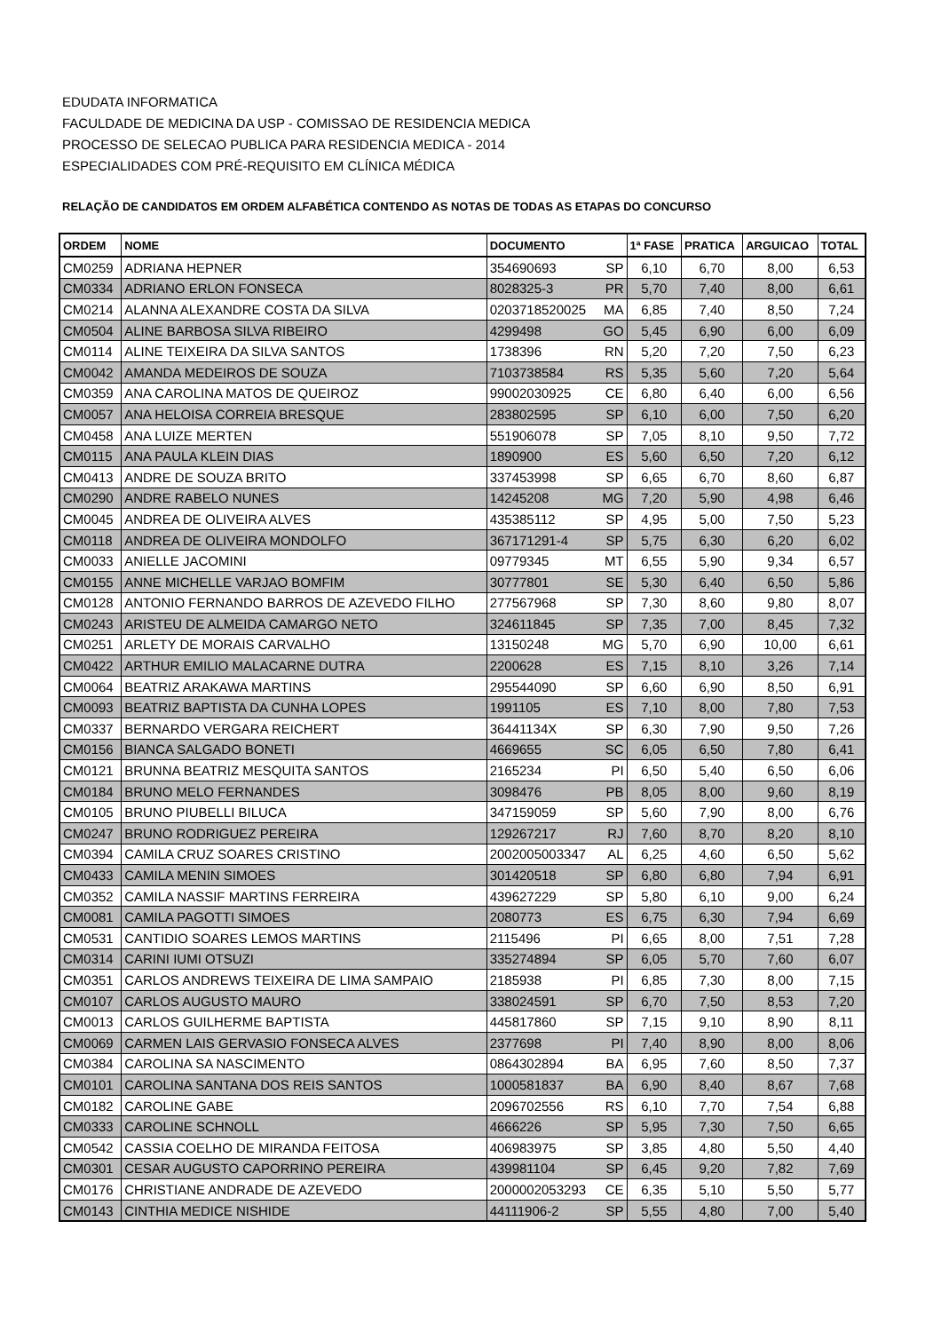EDUDATA INFORMATICA
FACULDADE DE MEDICINA DA USP - COMISSAO DE RESIDENCIA MEDICA
PROCESSO DE SELECAO PUBLICA PARA RESIDENCIA MEDICA - 2014
ESPECIALIDADES COM PRÉ-REQUISITO EM CLÍNICA MÉDICA
RELAÇÃO DE CANDIDATOS EM ORDEM ALFABÉTICA CONTENDO AS NOTAS DE TODAS AS ETAPAS DO CONCURSO
| ORDEM | NOME | DOCUMENTO | | 1ª FASE | PRATICA | ARGUICAO | TOTAL |
| --- | --- | --- | --- | --- | --- | --- | --- |
| CM0259 | ADRIANA HEPNER | 354690693 | SP | 6,10 | 6,70 | 8,00 | 6,53 |
| CM0334 | ADRIANO ERLON FONSECA | 8028325-3 | PR | 5,70 | 7,40 | 8,00 | 6,61 |
| CM0214 | ALANNA ALEXANDRE COSTA DA SILVA | 0203718520025 | MA | 6,85 | 7,40 | 8,50 | 7,24 |
| CM0504 | ALINE BARBOSA SILVA RIBEIRO | 4299498 | GO | 5,45 | 6,90 | 6,00 | 6,09 |
| CM0114 | ALINE TEIXEIRA DA SILVA SANTOS | 1738396 | RN | 5,20 | 7,20 | 7,50 | 6,23 |
| CM0042 | AMANDA MEDEIROS DE SOUZA | 7103738584 | RS | 5,35 | 5,60 | 7,20 | 5,64 |
| CM0359 | ANA CAROLINA MATOS DE QUEIROZ | 99002030925 | CE | 6,80 | 6,40 | 6,00 | 6,56 |
| CM0057 | ANA HELOISA CORREIA BRESQUE | 283802595 | SP | 6,10 | 6,00 | 7,50 | 6,20 |
| CM0458 | ANA LUIZE MERTEN | 551906078 | SP | 7,05 | 8,10 | 9,50 | 7,72 |
| CM0115 | ANA PAULA KLEIN DIAS | 1890900 | ES | 5,60 | 6,50 | 7,20 | 6,12 |
| CM0413 | ANDRE DE SOUZA BRITO | 337453998 | SP | 6,65 | 6,70 | 8,60 | 6,87 |
| CM0290 | ANDRE RABELO NUNES | 14245208 | MG | 7,20 | 5,90 | 4,98 | 6,46 |
| CM0045 | ANDREA DE OLIVEIRA ALVES | 435385112 | SP | 4,95 | 5,00 | 7,50 | 5,23 |
| CM0118 | ANDREA DE OLIVEIRA MONDOLFO | 367171291-4 | SP | 5,75 | 6,30 | 6,20 | 6,02 |
| CM0033 | ANIELLE JACOMINI | 09779345 | MT | 6,55 | 5,90 | 9,34 | 6,57 |
| CM0155 | ANNE MICHELLE VARJAO BOMFIM | 30777801 | SE | 5,30 | 6,40 | 6,50 | 5,86 |
| CM0128 | ANTONIO FERNANDO BARROS DE AZEVEDO FILHO | 277567968 | SP | 7,30 | 8,60 | 9,80 | 8,07 |
| CM0243 | ARISTEU DE ALMEIDA CAMARGO NETO | 324611845 | SP | 7,35 | 7,00 | 8,45 | 7,32 |
| CM0251 | ARLETY DE MORAIS CARVALHO | 13150248 | MG | 5,70 | 6,90 | 10,00 | 6,61 |
| CM0422 | ARTHUR EMILIO MALACARNE DUTRA | 2200628 | ES | 7,15 | 8,10 | 3,26 | 7,14 |
| CM0064 | BEATRIZ ARAKAWA MARTINS | 295544090 | SP | 6,60 | 6,90 | 8,50 | 6,91 |
| CM0093 | BEATRIZ BAPTISTA DA CUNHA LOPES | 1991105 | ES | 7,10 | 8,00 | 7,80 | 7,53 |
| CM0337 | BERNARDO VERGARA REICHERT | 36441134X | SP | 6,30 | 7,90 | 9,50 | 7,26 |
| CM0156 | BIANCA SALGADO BONETI | 4669655 | SC | 6,05 | 6,50 | 7,80 | 6,41 |
| CM0121 | BRUNNA BEATRIZ MESQUITA SANTOS | 2165234 | PI | 6,50 | 5,40 | 6,50 | 6,06 |
| CM0184 | BRUNO MELO FERNANDES | 3098476 | PB | 8,05 | 8,00 | 9,60 | 8,19 |
| CM0105 | BRUNO PIUBELLI BILUCA | 347159059 | SP | 5,60 | 7,90 | 8,00 | 6,76 |
| CM0247 | BRUNO RODRIGUEZ PEREIRA | 129267217 | RJ | 7,60 | 8,70 | 8,20 | 8,10 |
| CM0394 | CAMILA CRUZ SOARES CRISTINO | 2002005003347 | AL | 6,25 | 4,60 | 6,50 | 5,62 |
| CM0433 | CAMILA MENIN SIMOES | 301420518 | SP | 6,80 | 6,80 | 7,94 | 6,91 |
| CM0352 | CAMILA NASSIF MARTINS FERREIRA | 439627229 | SP | 5,80 | 6,10 | 9,00 | 6,24 |
| CM0081 | CAMILA PAGOTTI SIMOES | 2080773 | ES | 6,75 | 6,30 | 7,94 | 6,69 |
| CM0531 | CANTIDIO SOARES LEMOS MARTINS | 2115496 | PI | 6,65 | 8,00 | 7,51 | 7,28 |
| CM0314 | CARINI IUMI OTSUZI | 335274894 | SP | 6,05 | 5,70 | 7,60 | 6,07 |
| CM0351 | CARLOS ANDREWS TEIXEIRA DE LIMA SAMPAIO | 2185938 | PI | 6,85 | 7,30 | 8,00 | 7,15 |
| CM0107 | CARLOS AUGUSTO MAURO | 338024591 | SP | 6,70 | 7,50 | 8,53 | 7,20 |
| CM0013 | CARLOS GUILHERME BAPTISTA | 445817860 | SP | 7,15 | 9,10 | 8,90 | 8,11 |
| CM0069 | CARMEN LAIS GERVASIO FONSECA ALVES | 2377698 | PI | 7,40 | 8,90 | 8,00 | 8,06 |
| CM0384 | CAROLINA SA NASCIMENTO | 0864302894 | BA | 6,95 | 7,60 | 8,50 | 7,37 |
| CM0101 | CAROLINA SANTANA DOS REIS SANTOS | 1000581837 | BA | 6,90 | 8,40 | 8,67 | 7,68 |
| CM0182 | CAROLINE GABE | 2096702556 | RS | 6,10 | 7,70 | 7,54 | 6,88 |
| CM0333 | CAROLINE SCHNOLL | 4666226 | SP | 5,95 | 7,30 | 7,50 | 6,65 |
| CM0542 | CASSIA COELHO DE MIRANDA FEITOSA | 406983975 | SP | 3,85 | 4,80 | 5,50 | 4,40 |
| CM0301 | CESAR AUGUSTO CAPORRINO PEREIRA | 439981104 | SP | 6,45 | 9,20 | 7,82 | 7,69 |
| CM0176 | CHRISTIANE ANDRADE DE AZEVEDO | 2000002053293 | CE | 6,35 | 5,10 | 5,50 | 5,77 |
| CM0143 | CINTHIA MEDICE NISHIDE | 44111906-2 | SP | 5,55 | 4,80 | 7,00 | 5,40 |